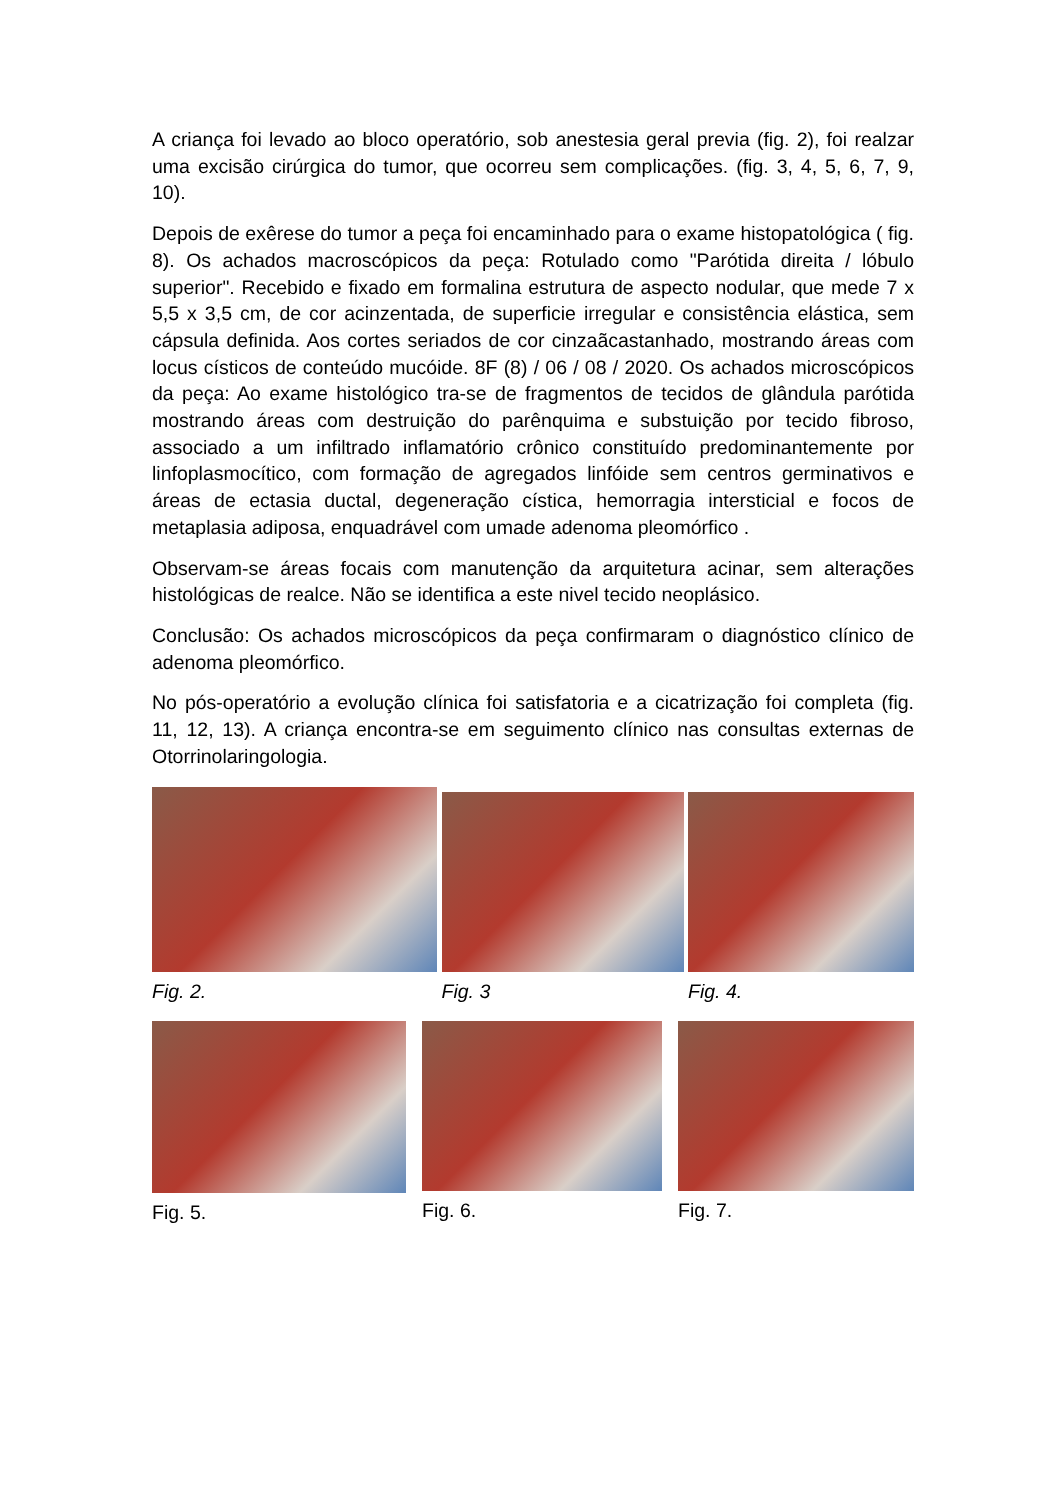A criança foi levado ao bloco operatório, sob anestesia geral previa (fig. 2), foi realzar uma excisão cirúrgica do tumor, que ocorreu sem complicações. (fig. 3, 4, 5, 6, 7, 9, 10).
Depois de exêrese do tumor a peça foi encaminhado para o exame histopatológica ( fig. 8). Os achados macroscópicos da peça: Rotulado como "Parótida direita / lóbulo superior". Recebido e fixado em formalina estrutura de aspecto nodular, que mede 7 x 5,5 x 3,5 cm, de cor acinzentada, de superficie irregular e consistência elástica, sem cápsula definida. Aos cortes seriados de cor cinzaãcastanhado, mostrando áreas com locus císticos de conteúdo mucóide. 8F (8) / 06 / 08 / 2020. Os achados microscópicos da peça: Ao exame histológico tra-se de fragmentos de tecidos de glândula parótida mostrando áreas com destruição do parênquima e substuição por tecido fibroso, associado a um infiltrado inflamatório crônico constituído predominantemente por linfoplasmocítico, com formação de agregados linfóide sem centros germinativos e áreas de ectasia ductal, degeneração cística, hemorragia intersticial e focos de metaplasia adiposa, enquadrável com umade adenoma pleomórfico .
Observam-se áreas focais com manutenção da arquitetura acinar, sem alterações histológicas de realce. Não se identifica a este nivel tecido neoplásico.
Conclusão: Os achados microscópicos da peça confirmaram o diagnóstico clínico de adenoma pleomórfico.
No pós-operatório a evolução clínica foi satisfatoria e a cicatrização foi completa (fig. 11, 12, 13). A criança encontra-se em seguimento clínico nas consultas externas de Otorrinolaringologia.
Fig. 2. Fig. 3 Fig. 4.
Fig. 5. Fig. 6. Fig. 7.